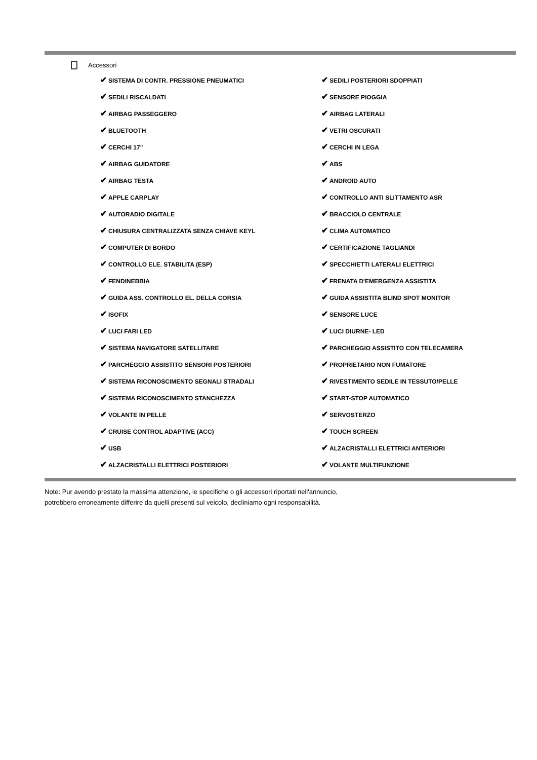Accessori
| ✔ SISTEMA DI CONTR. PRESSIONE PNEUMATICI | ✔ SEDILI POSTERIORI SDOPPIATI |
| ✔ SEDILI RISCALDATI | ✔ SENSORE PIOGGIA |
| ✔ AIRBAG PASSEGGERO | ✔ AIRBAG LATERALI |
| ✔ BLUETOOTH | ✔ VETRI OSCURATI |
| ✔ CERCHI 17" | ✔ CERCHI IN LEGA |
| ✔ AIRBAG GUIDATORE | ✔ ABS |
| ✔ AIRBAG TESTA | ✔ ANDROID AUTO |
| ✔ APPLE CARPLAY | ✔ CONTROLLO ANTI SLITTAMENTO ASR |
| ✔ AUTORADIO DIGITALE | ✔ BRACCIOLO CENTRALE |
| ✔ CHIUSURA CENTRALIZZATA SENZA CHIAVE KEYL | ✔ CLIMA AUTOMATICO |
| ✔ COMPUTER DI BORDO | ✔ CERTIFICAZIONE TAGLIANDI |
| ✔ CONTROLLO ELE. STABILITA (ESP) | ✔ SPECCHIETTI LATERALI ELETTRICI |
| ✔ FENDINEBBIA | ✔ FRENATA D'EMERGENZA ASSISTITA |
| ✔ GUIDA ASS. CONTROLLO EL. DELLA CORSIA | ✔ GUIDA ASSISTITA BLIND SPOT MONITOR |
| ✔ ISOFIX | ✔ SENSORE LUCE |
| ✔ LUCI FARI LED | ✔ LUCI DIURNE- LED |
| ✔ SISTEMA NAVIGATORE SATELLITARE | ✔ PARCHEGGIO ASSISTITO CON TELECAMERA |
| ✔ PARCHEGGIO ASSISTITO SENSORI POSTERIORI | ✔ PROPRIETARIO NON FUMATORE |
| ✔ SISTEMA RICONOSCIMENTO SEGNALI STRADALI | ✔ RIVESTIMENTO SEDILE IN TESSUTO/PELLE |
| ✔ SISTEMA RICONOSCIMENTO STANCHEZZA | ✔ START-STOP AUTOMATICO |
| ✔ VOLANTE IN PELLE | ✔ SERVOSTERZO |
| ✔ CRUISE CONTROL ADAPTIVE (ACC) | ✔ TOUCH SCREEN |
| ✔ USB | ✔ ALZACRISTALLI ELETTRICI ANTERIORI |
| ✔ ALZACRISTALLI ELETTRICI POSTERIORI | ✔ VOLANTE MULTIFUNZIONE |
Note: Pur avendo prestato la massima attenzione, le specifiche o gli accessori riportati nell'annuncio,
potrebbero erroneamente differire da quelli presenti sul veicolo, decliniamo ogni responsabilità.